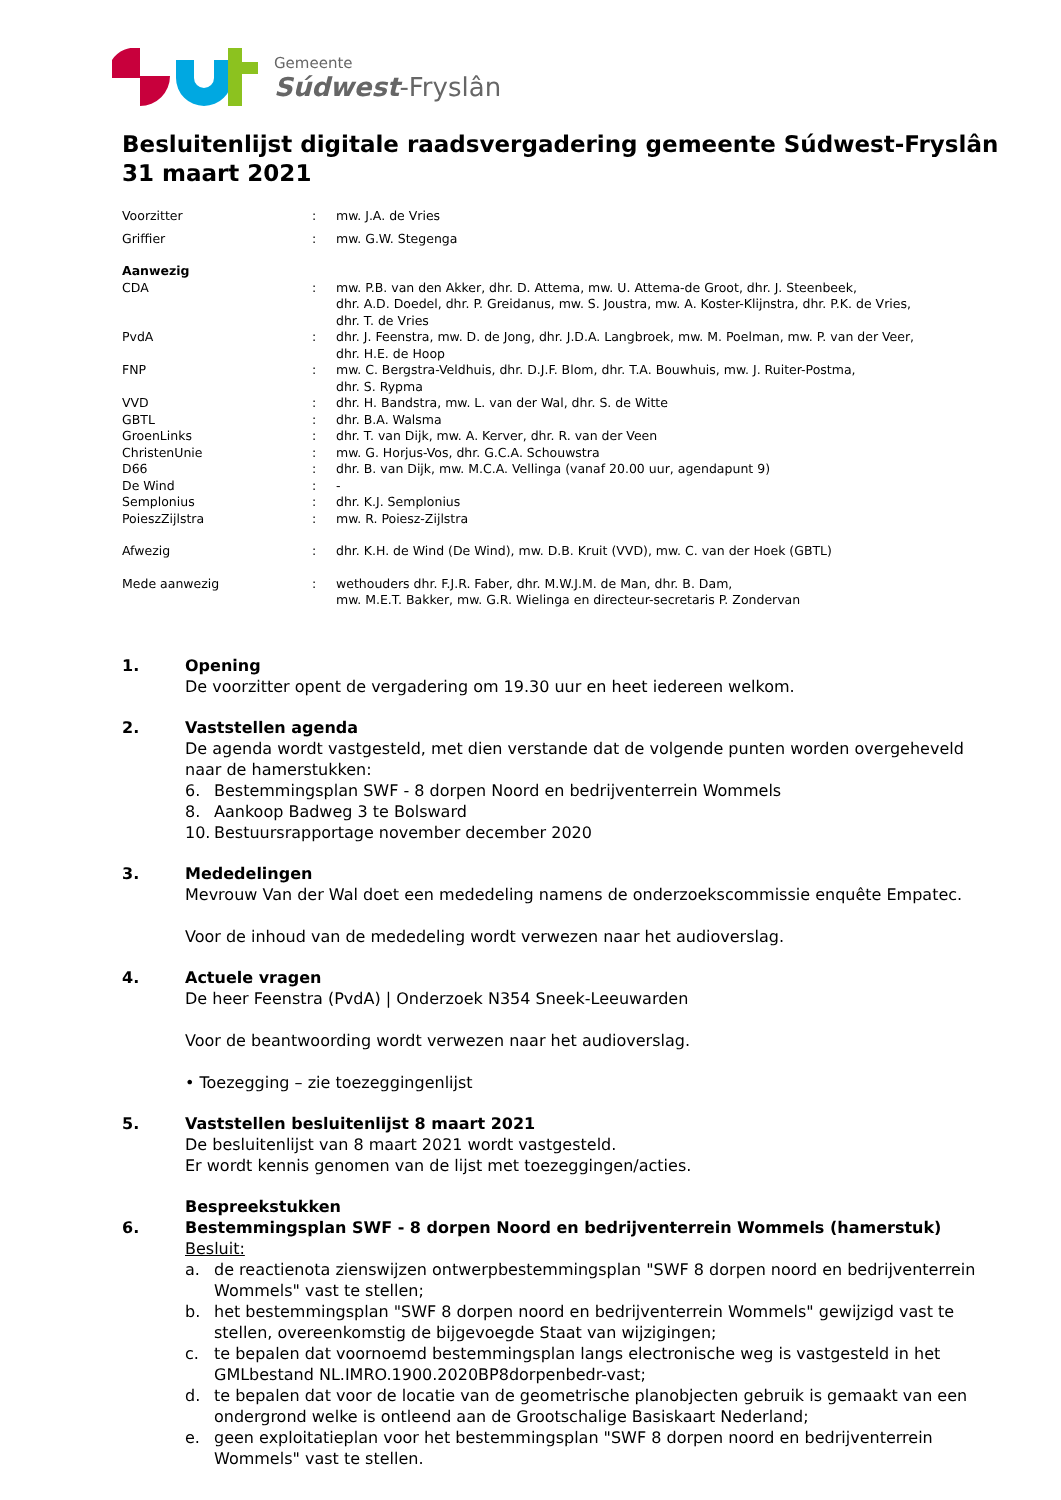Gemeente
Súdwest-Fryslân
Besluitenlijst digitale raadsvergadering gemeente Súdwest-Fryslân
31 maart 2021
| Voorzitter | : | mw. J.A. de Vries |
| Griffier | : | mw. G.W. Stegenga |
| Aanwezig | | |
| CDA | : | mw. P.B. van den Akker, dhr. D. Attema, mw. U. Attema-de Groot, dhr. J. Steenbeek, dhr. A.D. Doedel, dhr. P. Greidanus, mw. S. Joustra, mw. A. Koster-Klijnstra, dhr. P.K. de Vries, dhr. T. de Vries |
| PvdA | : | dhr. J. Feenstra, mw. D. de Jong, dhr. J.D.A. Langbroek, mw. M. Poelman, mw. P. van der Veer, dhr. H.E. de Hoop |
| FNP | : | mw. C. Bergstra-Veldhuis, dhr. D.J.F. Blom, dhr. T.A. Bouwhuis, mw. J. Ruiter-Postma, dhr. S. Rypma |
| VVD | : | dhr. H. Bandstra, mw. L. van der Wal, dhr. S. de Witte |
| GBTL | : | dhr. B.A. Walsma |
| GroenLinks | : | dhr. T. van Dijk, mw. A. Kerver, dhr. R. van der Veen |
| ChristenUnie | : | mw. G. Horjus-Vos, dhr. G.C.A. Schouwstra |
| D66 | : | dhr. B. van Dijk, mw. M.C.A. Vellinga (vanaf 20.00 uur, agendapunt 9) |
| De Wind | : | - |
| Semplonius | : | dhr. K.J. Semplonius |
| PoieszZijlstra | : | mw. R. Poiesz-Zijlstra |
| Afwezig | : | dhr. K.H. de Wind (De Wind), mw. D.B. Kruit (VVD), mw. C. van der Hoek (GBTL) |
| Mede aanwezig | : | wethouders dhr. F.J.R. Faber, dhr. M.W.J.M. de Man, dhr. B. Dam, mw. M.E.T. Bakker, mw. G.R. Wielinga en directeur-secretaris P. Zondervan |
1. Opening
De voorzitter opent de vergadering om 19.30 uur en heet iedereen welkom.
2. Vaststellen agenda
De agenda wordt vastgesteld, met dien verstande dat de volgende punten worden overgeheveld naar de hamerstukken:
6. Bestemmingsplan SWF - 8 dorpen Noord en bedrijventerrein Wommels
8. Aankoop Badweg 3 te Bolsward
10. Bestuursrapportage november december 2020
3. Mededelingen
Mevrouw Van der Wal doet een mededeling namens de onderzoekscommissie enquête Empatec.
Voor de inhoud van de mededeling wordt verwezen naar het audioverslag.
4. Actuele vragen
De heer Feenstra (PvdA) | Onderzoek N354 Sneek-Leeuwarden
Voor de beantwoording wordt verwezen naar het audioverslag.
• Toezegging – zie toezeggingenlijst
5. Vaststellen besluitenlijst 8 maart 2021
De besluitenlijst van 8 maart 2021 wordt vastgesteld.
Er wordt kennis genomen van de lijst met toezeggingen/acties.
Bespreekstukken
6. Bestemmingsplan SWF - 8 dorpen Noord en bedrijventerrein Wommels (hamerstuk)
Besluit:
a. de reactienota zienswijzen ontwerpbestemmingsplan "SWF 8 dorpen noord en bedrijventerrein Wommels" vast te stellen;
b. het bestemmingsplan "SWF 8 dorpen noord en bedrijventerrein Wommels" gewijzigd vast te stellen, overeenkomstig de bijgevoegde Staat van wijzigingen;
c. te bepalen dat voornoemd bestemmingsplan langs electronische weg is vastgesteld in het GMLbestand NL.IMRO.1900.2020BP8dorpenbedr-vast;
d. te bepalen dat voor de locatie van de geometrische planobjecten gebruik is gemaakt van een ondergrond welke is ontleend aan de Grootschalige Basiskaart Nederland;
e. geen exploitatieplan voor het bestemmingsplan "SWF 8 dorpen noord en bedrijventerrein Wommels" vast te stellen.